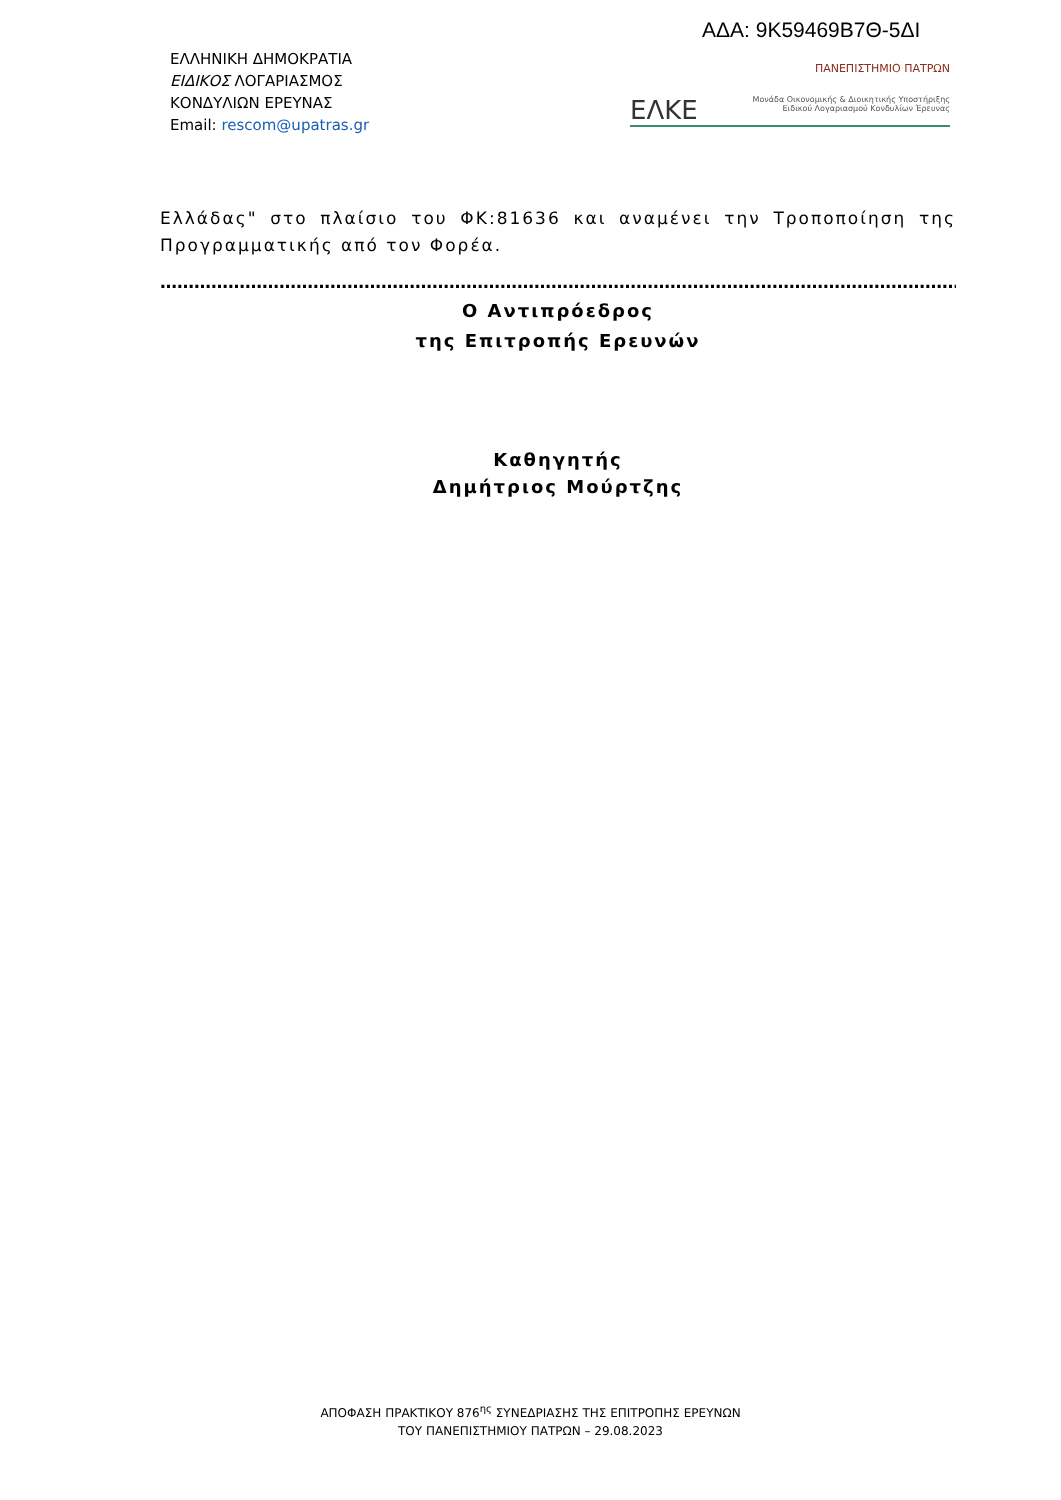ΑΔΑ: 9Κ59469Β7Θ-5ΔΙ
ΕΛΛΗΝΙΚΗ ΔΗΜΟΚΡΑΤΙΑ
ΕΙΔΙΚΟΣ ΛΟΓΑΡΙΑΣΜΟΣ
ΚΟΝΔΥΛΙΩΝ ΕΡΕΥΝΑΣ
Email: rescom@upatras.gr
ΠΑΝΕΠΙΣΤΗΜΙΟ ΠΑΤΡΩΝ
ΕΛΚΕ Μονάδα Οικονομικής & Διοικητικής Υποστήριξης
Ειδικού Λογαριασμού Κονδυλίων Έρευνας
Ελλάδας" στο πλαίσιο του ΦΚ:81636 και αναμένει την Τροποποίηση της Προγραμματικής από τον Φορέα.
……………………………………………………………………………………………………………………………………………
Ο Αντιπρόεδρος
της Επιτροπής Ερευνών
Καθηγητής
Δημήτριος Μούρτζης
ΑΠΟΦΑΣΗ ΠΡΑΚΤΙΚΟΥ 876<sup>ης</sup> ΣΥΝΕΔΡΙΑΣΗΣ ΤΗΣ ΕΠΙΤΡΟΠΗΣ ΕΡΕΥΝΩΝ
ΤΟΥ ΠΑΝΕΠΙΣΤΗΜΙΟΥ ΠΑΤΡΩΝ – 29.08.2023